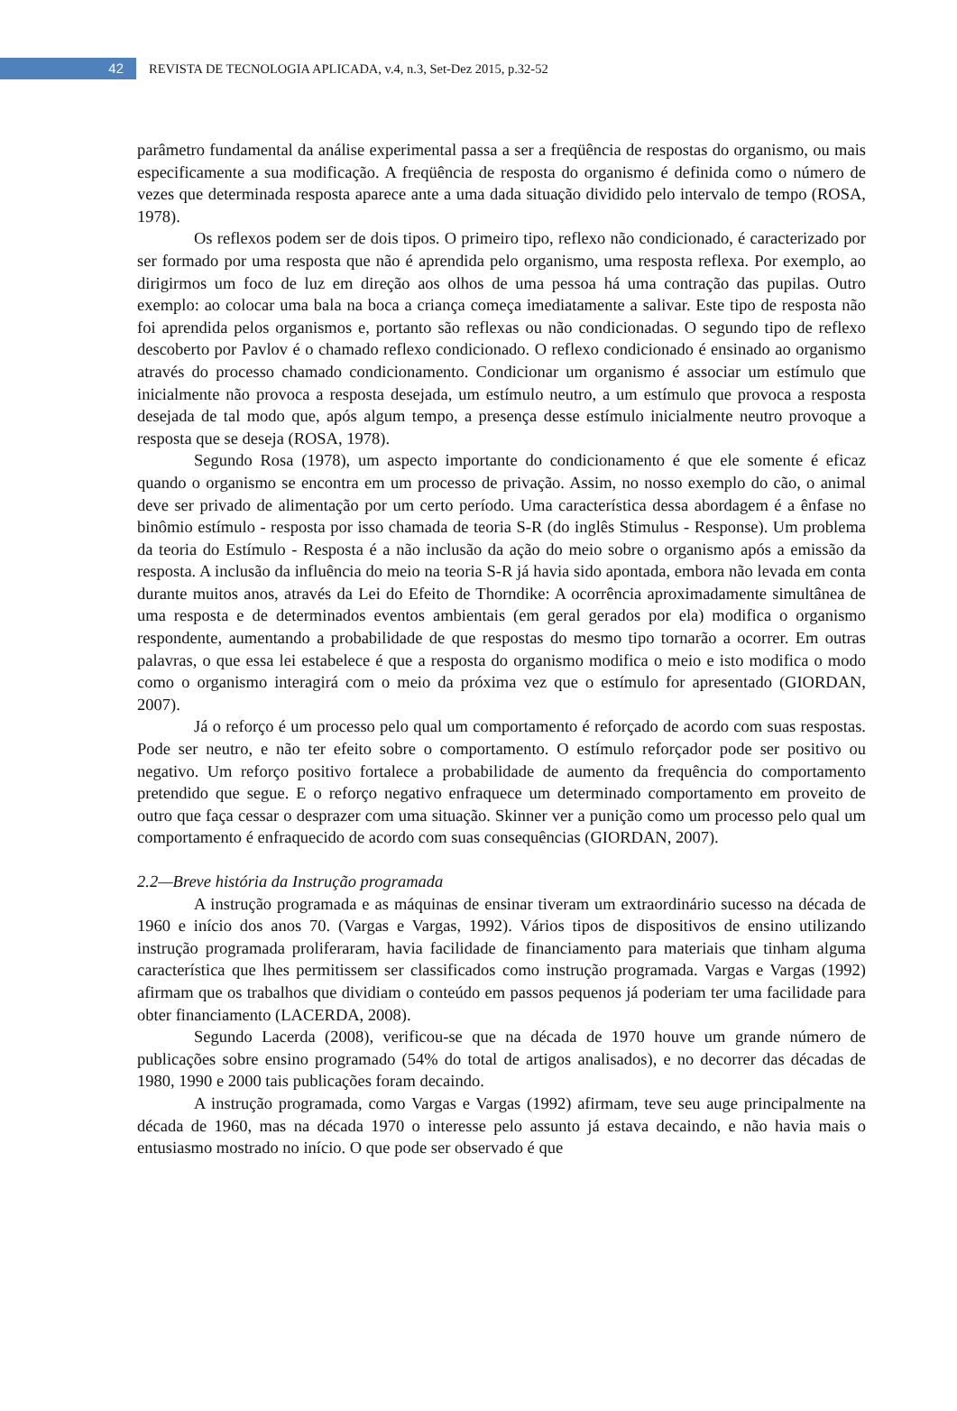42
REVISTA DE TECNOLOGIA APLICADA, v.4, n.3, Set-Dez 2015, p.32-52
parâmetro fundamental da análise experimental passa a ser a freqüência de respostas do organismo, ou mais especificamente a sua modificação. A freqüência de resposta do organismo é definida como o número de vezes que determinada resposta aparece ante a uma dada situação dividido pelo intervalo de tempo (ROSA, 1978).
Os reflexos podem ser de dois tipos. O primeiro tipo, reflexo não condicionado, é caracterizado por ser formado por uma resposta que não é aprendida pelo organismo, uma resposta reflexa. Por exemplo, ao dirigirmos um foco de luz em direção aos olhos de uma pessoa há uma contração das pupilas. Outro exemplo: ao colocar uma bala na boca a criança começa imediatamente a salivar. Este tipo de resposta não foi aprendida pelos organismos e, portanto são reflexas ou não condicionadas. O segundo tipo de reflexo descoberto por Pavlov é o chamado reflexo condicionado. O reflexo condicionado é ensinado ao organismo através do processo chamado condicionamento. Condicionar um organismo é associar um estímulo que inicialmente não provoca a resposta desejada, um estímulo neutro, a um estímulo que provoca a resposta desejada de tal modo que, após algum tempo, a presença desse estímulo inicialmente neutro provoque a resposta que se deseja (ROSA, 1978).
Segundo Rosa (1978), um aspecto importante do condicionamento é que ele somente é eficaz quando o organismo se encontra em um processo de privação. Assim, no nosso exemplo do cão, o animal deve ser privado de alimentação por um certo período. Uma característica dessa abordagem é a ênfase no binômio estímulo - resposta por isso chamada de teoria S-R (do inglês Stimulus - Response). Um problema da teoria do Estímulo - Resposta é a não inclusão da ação do meio sobre o organismo após a emissão da resposta. A inclusão da influência do meio na teoria S-R já havia sido apontada, embora não levada em conta durante muitos anos, através da Lei do Efeito de Thorndike: A ocorrência aproximadamente simultânea de uma resposta e de determinados eventos ambientais (em geral gerados por ela) modifica o organismo respondente, aumentando a probabilidade de que respostas do mesmo tipo tornarão a ocorrer. Em outras palavras, o que essa lei estabelece é que a resposta do organismo modifica o meio e isto modifica o modo como o organismo interagirá com o meio da próxima vez que o estímulo for apresentado (GIORDAN, 2007).
Já o reforço é um processo pelo qual um comportamento é reforçado de acordo com suas respostas. Pode ser neutro, e não ter efeito sobre o comportamento. O estímulo reforçador pode ser positivo ou negativo. Um reforço positivo fortalece a probabilidade de aumento da frequência do comportamento pretendido que segue. E o reforço negativo enfraquece um determinado comportamento em proveito de outro que faça cessar o desprazer com uma situação. Skinner ver a punição como um processo pelo qual um comportamento é enfraquecido de acordo com suas consequências (GIORDAN, 2007).
2.2—Breve história da Instrução programada
A instrução programada e as máquinas de ensinar tiveram um extraordinário sucesso na década de 1960 e início dos anos 70. (Vargas e Vargas, 1992). Vários tipos de dispositivos de ensino utilizando instrução programada proliferaram, havia facilidade de financiamento para materiais que tinham alguma característica que lhes permitissem ser classificados como instrução programada. Vargas e Vargas (1992) afirmam que os trabalhos que dividiam o conteúdo em passos pequenos já poderiam ter uma facilidade para obter financiamento (LACERDA, 2008).
Segundo Lacerda (2008), verificou-se que na década de 1970 houve um grande número de publicações sobre ensino programado (54% do total de artigos analisados), e no decorrer das décadas de 1980, 1990 e 2000 tais publicações foram decaindo.
A instrução programada, como Vargas e Vargas (1992) afirmam, teve seu auge principalmente na década de 1960, mas na década 1970 o interesse pelo assunto já estava decaindo, e não havia mais o entusiasmo mostrado no início. O que pode ser observado é que